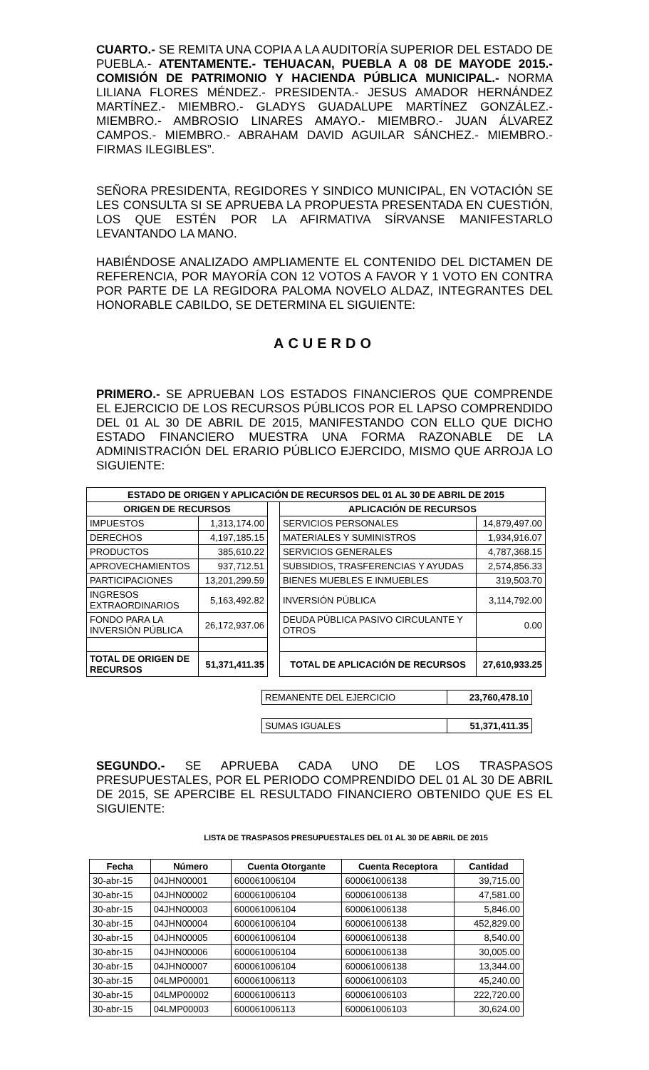CUARTO.- SE REMITA UNA COPIA A LA AUDITORÍA SUPERIOR DEL ESTADO DE PUEBLA.- ATENTAMENTE.- TEHUACAN, PUEBLA A 08 DE MAYODE 2015.- COMISIÓN DE PATRIMONIO Y HACIENDA PÚBLICA MUNICIPAL.- NORMA LILIANA FLORES MÉNDEZ.- PRESIDENTA.- JESUS AMADOR HERNÁNDEZ MARTÍNEZ.- MIEMBRO.- GLADYS GUADALUPE MARTÍNEZ GONZÁLEZ.- MIEMBRO.- AMBROSIO LINARES AMAYO.- MIEMBRO.- JUAN ÁLVAREZ CAMPOS.- MIEMBRO.- ABRAHAM DAVID AGUILAR SÁNCHEZ.- MIEMBRO.- FIRMAS ILEGIBLES”.
SEÑORA PRESIDENTA, REGIDORES Y SINDICO MUNICIPAL, EN VOTACIÓN SE LES CONSULTA SI SE APRUEBA LA PROPUESTA PRESENTADA EN CUESTIÓN, LOS QUE ESTÉN POR LA AFIRMATIVA SÍRVANSE MANIFESTARLO LEVANTANDO LA MANO.
HABIÉNDOSE ANALIZADO AMPLIAMENTE EL CONTENIDO DEL DICTAMEN DE REFERENCIA, POR MAYORÍA CON 12 VOTOS A FAVOR Y 1 VOTO EN CONTRA POR PARTE DE LA REGIDORA PALOMA NOVELO ALDAZ, INTEGRANTES DEL HONORABLE CABILDO, SE DETERMINA EL SIGUIENTE:
ACUERDO
PRIMERO.- SE APRUEBAN LOS ESTADOS FINANCIEROS QUE COMPRENDE EL EJERCICIO DE LOS RECURSOS PÚBLICOS POR EL LAPSO COMPRENDIDO DEL 01 AL 30 DE ABRIL DE 2015, MANIFESTANDO CON ELLO QUE DICHO ESTADO FINANCIERO MUESTRA UNA FORMA RAZONABLE DE LA ADMINISTRACIÓN DEL ERARIO PÚBLICO EJERCIDO, MISMO QUE ARROJA LO SIGUIENTE:
| ESTADO DE ORIGEN Y APLICACIÓN DE RECURSOS DEL 01 AL 30 DE ABRIL DE 2015 | | | | |
| --- | --- | --- | --- | --- |
| ORIGEN DE RECURSOS | | | APLICACIÓN DE RECURSOS | |
| IMPUESTOS | 1,313,174.00 | | SERVICIOS PERSONALES | 14,879,497.00 |
| DERECHOS | 4,197,185.15 | | MATERIALES Y SUMINISTROS | 1,934,916.07 |
| PRODUCTOS | 385,610.22 | | SERVICIOS GENERALES | 4,787,368.15 |
| APROVECHAMIENTOS | 937,712.51 | | SUBSIDIOS, TRASFERENCIAS Y AYUDAS | 2,574,856.33 |
| PARTICIPACIONES | 13,201,299.59 | | BIENES MUEBLES E INMUEBLES | 319,503.70 |
| INGRESOS EXTRAORDINARIOS | 5,163,492.82 | | INVERSIÓN PÚBLICA | 3,114,792.00 |
| FONDO PARA LA INVERSIÓN PÚBLICA | 26,172,937.06 | | DEUDA PÚBLICA PASIVO CIRCULANTE Y OTROS | 0.00 |
| TOTAL DE ORIGEN DE RECURSOS | 51,371,411.35 | | TOTAL DE APLICACIÓN DE RECURSOS | 27,610,933.25 |
| REMANENTE DEL EJERCICIO | 23,760,478.10 |
| SUMAS IGUALES | 51,371,411.35 |
SEGUNDO.- SE APRUEBA CADA UNO DE LOS TRASPASOS PRESUPUESTALES, POR EL PERIODO COMPRENDIDO DEL 01 AL 30 DE ABRIL DE 2015, SE APERCIBE EL RESULTADO FINANCIERO OBTENIDO QUE ES EL SIGUIENTE:
LISTA DE TRASPASOS PRESUPUESTALES DEL 01 AL 30 DE ABRIL DE 2015
| Fecha | Número | Cuenta Otorgante | Cuenta Receptora | Cantidad |
| --- | --- | --- | --- | --- |
| 30-abr-15 | 04JHN00001 | 600061006104 | 600061006138 | 39,715.00 |
| 30-abr-15 | 04JHN00002 | 600061006104 | 600061006138 | 47,581.00 |
| 30-abr-15 | 04JHN00003 | 600061006104 | 600061006138 | 5,846.00 |
| 30-abr-15 | 04JHN00004 | 600061006104 | 600061006138 | 452,829.00 |
| 30-abr-15 | 04JHN00005 | 600061006104 | 600061006138 | 8,540.00 |
| 30-abr-15 | 04JHN00006 | 600061006104 | 600061006138 | 30,005.00 |
| 30-abr-15 | 04JHN00007 | 600061006104 | 600061006138 | 13,344.00 |
| 30-abr-15 | 04LMP00001 | 600061006113 | 600061006103 | 45,240.00 |
| 30-abr-15 | 04LMP00002 | 600061006113 | 600061006103 | 222,720.00 |
| 30-abr-15 | 04LMP00003 | 600061006113 | 600061006103 | 30,624.00 |